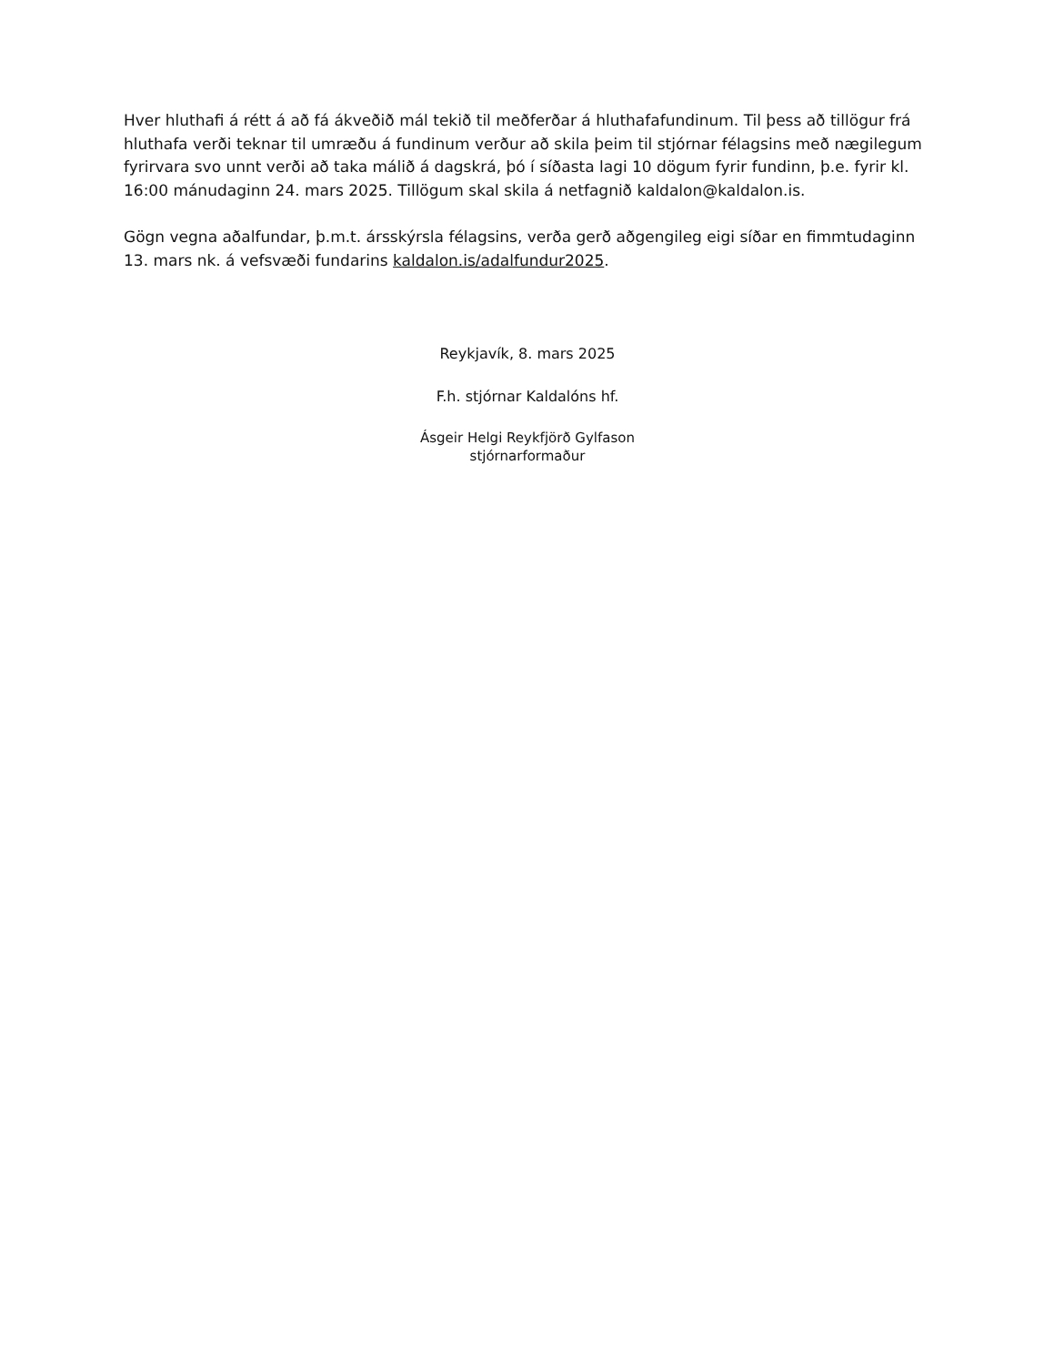Hver hluthafi á rétt á að fá ákveðið mál tekið til meðferðar á hluthafafundinum. Til þess að tillögur frá hluthafa verði teknar til umræðu á fundinum verður að skila þeim til stjórnar félagsins með nægilegum fyrirvara svo unnt verði að taka málið á dagskrá, þó í síðasta lagi 10 dögum fyrir fundinn, þ.e. fyrir kl. 16:00 mánudaginn 24. mars 2025. Tillögum skal skila á netfagnið kaldalon@kaldalon.is.
Gögn vegna aðalfundar, þ.m.t. ársskýrsla félagsins, verða gerð aðgengileg eigi síðar en fimmtudaginn 13. mars nk. á vefsvæði fundarins kaldalon.is/adalfundur2025.
Reykjavík, 8. mars 2025
F.h. stjórnar Kaldalóns hf.
Ásgeir Helgi Reykfjörð Gylfason
stjórnarformaður